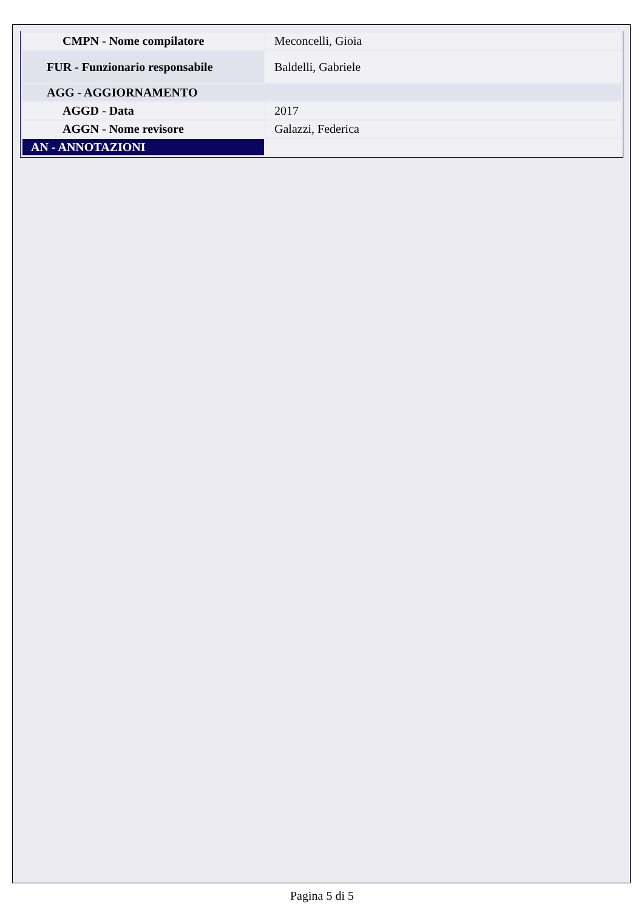| CMPN - Nome compilatore | Meconcelli, Gioia |
| FUR - Funzionario responsabile | Baldelli, Gabriele |
| AGG - AGGIORNAMENTO | |
| AGGD - Data | 2017 |
| AGGN - Nome revisore | Galazzi, Federica |
| AN - ANNOTAZIONI | |
Pagina 5 di 5